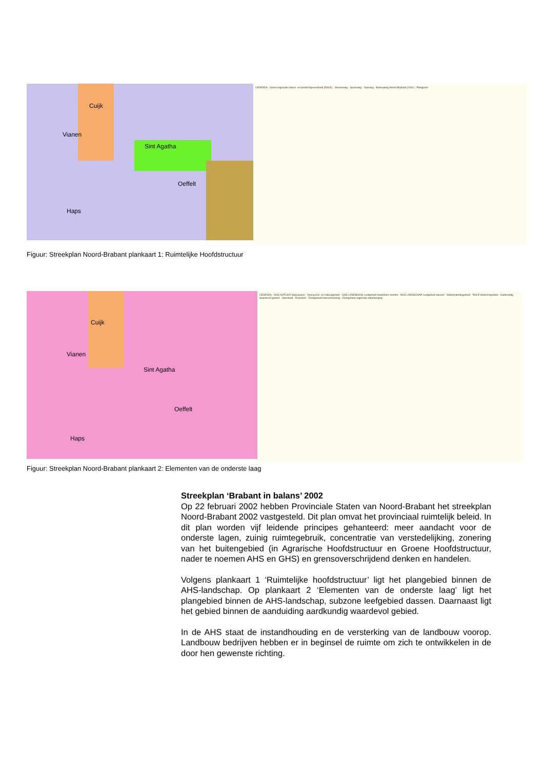Cuijk
Vianen
Sint Agatha
Oeffelt
Haps
LEGENDA · Grens regionale natuur- en landschapseenheid (RNLE) · Stroomweg · Spoorweg · Vaarweg · Bebouwing Noord-Brabant (2001) · Plangrens
Figuur: Streekplan Noord-Brabant plankaart 1: Ruimtelijke Hoofdstructuur
Cuijk
Vianen
Sint Agatha
Oeffelt
Haps
LEGENDA · GHS-NATUUR Natuurparel · Overig bos- en natuurgebied · GHS-LANDBOUW Leefgebied kwetsbare soorten · AHS-LANDSCHAP Leefgebied dassen · Waterpotentiegebied · RNLE-landschapsdeel · Aardkundig waardevol gebied · Openheid · Rivierbed · Zoekgebied rivierverruiming · Zoekgebied regionale waterberging
Figuur: Streekplan Noord-Brabant plankaart 2: Elementen van de onderste laag
Streekplan ‘Brabant in balans’ 2002
Op 22 februari 2002 hebben Provinciale Staten van Noord-Brabant het streekplan Noord-Brabant 2002 vastgesteld. Dit plan omvat het provinciaal ruimtelijk beleid. In dit plan worden vijf leidende principes gehanteerd: meer aandacht voor de onderste lagen, zuinig ruimtegebruik, concentratie van verstedelijking, zonering van het buitengebied (in Agrarische Hoofdstructuur en Groene Hoofdstructuur, nader te noemen AHS en GHS) en grensoverschrijdend denken en handelen.
Volgens plankaart 1 ‘Ruimtelijke hoofdstructuur’ ligt het plangebied binnen de AHS-landschap. Op plankaart 2 ‘Elementen van de onderste laag’ ligt het plangebied binnen de AHS-landschap, subzone leefgebied dassen. Daarnaast ligt het gebied binnen de aanduiding aardkundig waardevol gebied.
In de AHS staat de instandhouding en de versterking van de landbouw voorop. Landbouw bedrijven hebben er in beginsel de ruimte om zich te ontwikkelen in de door hen gewenste richting.